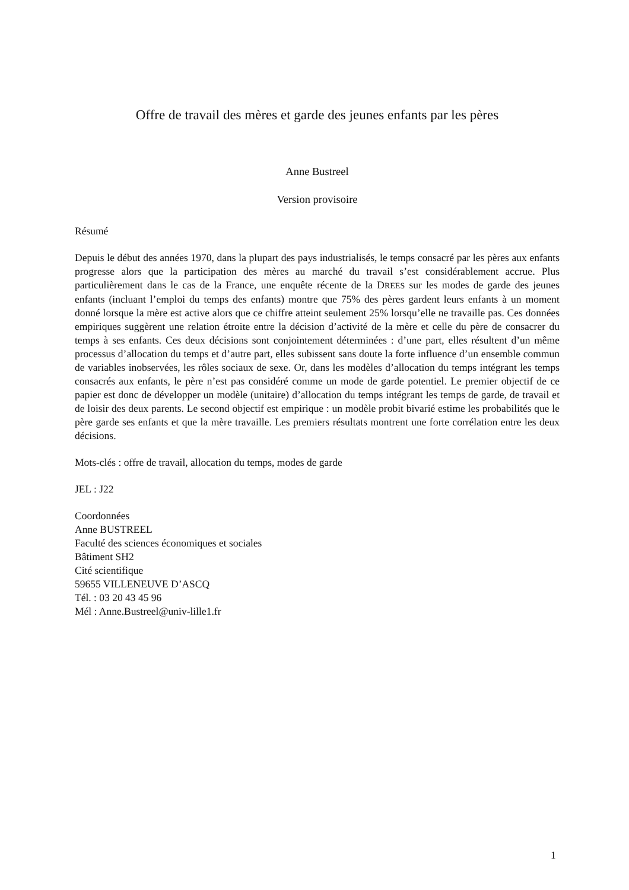Offre de travail des mères et garde des jeunes enfants par les pères
Anne Bustreel
Version provisoire
Résumé
Depuis le début des années 1970, dans la plupart des pays industrialisés, le temps consacré par les pères aux enfants progresse alors que la participation des mères au marché du travail s’est considérablement accrue. Plus particulièrement dans le cas de la France, une enquête récente de la DREES sur les modes de garde des jeunes enfants (incluant l’emploi du temps des enfants) montre que 75% des pères gardent leurs enfants à un moment donné lorsque la mère est active alors que ce chiffre atteint seulement 25% lorsqu’elle ne travaille pas. Ces données empiriques suggèrent une relation étroite entre la décision d’activité de la mère et celle du père de consacrer du temps à ses enfants. Ces deux décisions sont conjointement déterminées : d’une part, elles résultent d’un même processus d’allocation du temps et d’autre part, elles subissent sans doute la forte influence d’un ensemble commun de variables inobservées, les rôles sociaux de sexe. Or, dans les modèles d’allocation du temps intégrant les temps consacrés aux enfants, le père n’est pas considéré comme un mode de garde potentiel. Le premier objectif de ce papier est donc de développer un modèle (unitaire) d’allocation du temps intégrant les temps de garde, de travail et de loisir des deux parents. Le second objectif est empirique : un modèle probit bivarié estime les probabilités que le père garde ses enfants et que la mère travaille. Les premiers résultats montrent une forte corrélation entre les deux décisions.
Mots-clés : offre de travail, allocation du temps, modes de garde
JEL : J22
Coordonnées
Anne BUSTREEL
Faculté des sciences économiques et sociales
Bâtiment SH2
Cité scientifique
59655 VILLENEUVE D’ASCQ
Tél. : 03 20 43 45 96
Mél : Anne.Bustreel@univ-lille1.fr
1